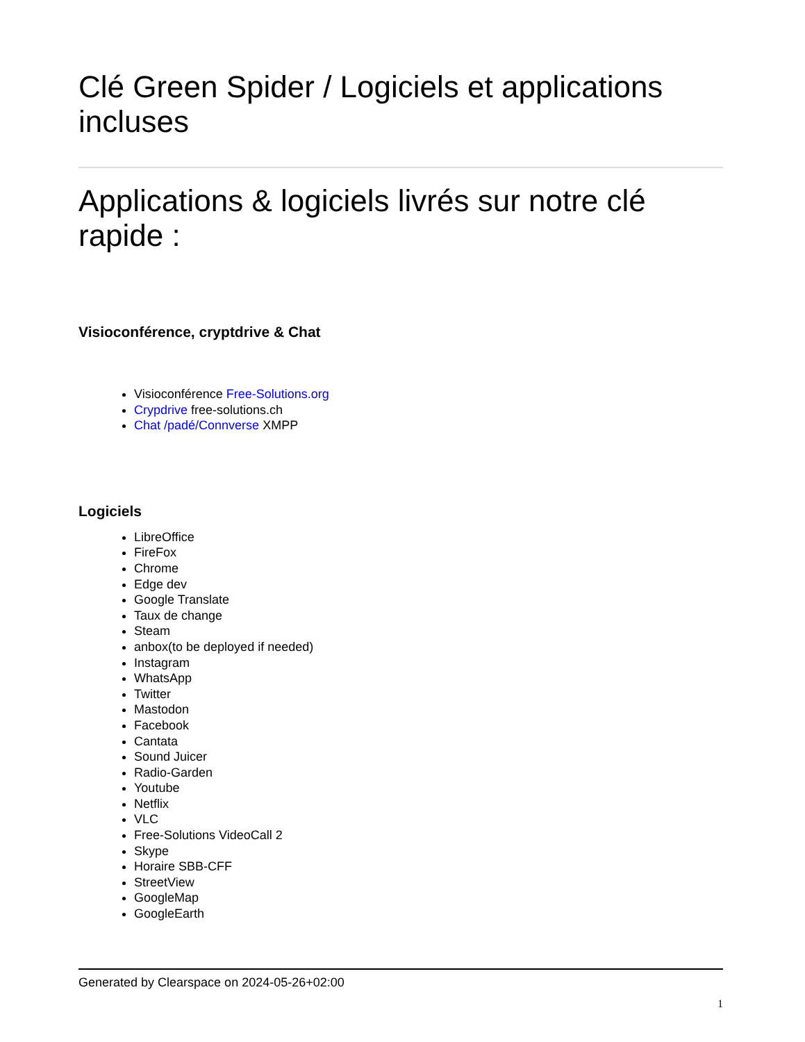Clé Green Spider / Logiciels et applications incluses
Applications & logiciels livrés sur notre clé rapide :
Visioconférence, cryptdrive & Chat
Visioconférence Free-Solutions.org
Crypdrive free-solutions.ch
Chat /padé/Connverse XMPP
Logiciels
LibreOffice
FireFox
Chrome
Edge dev
Google Translate
Taux de change
Steam
anbox(to be deployed if needed)
Instagram
WhatsApp
Twitter
Mastodon
Facebook
Cantata
Sound Juicer
Radio-Garden
Youtube
Netflix
VLC
Free-Solutions VideoCall 2
Skype
Horaire SBB-CFF
StreetView
GoogleMap
GoogleEarth
Generated by Clearspace on 2024-05-26+02:00
1